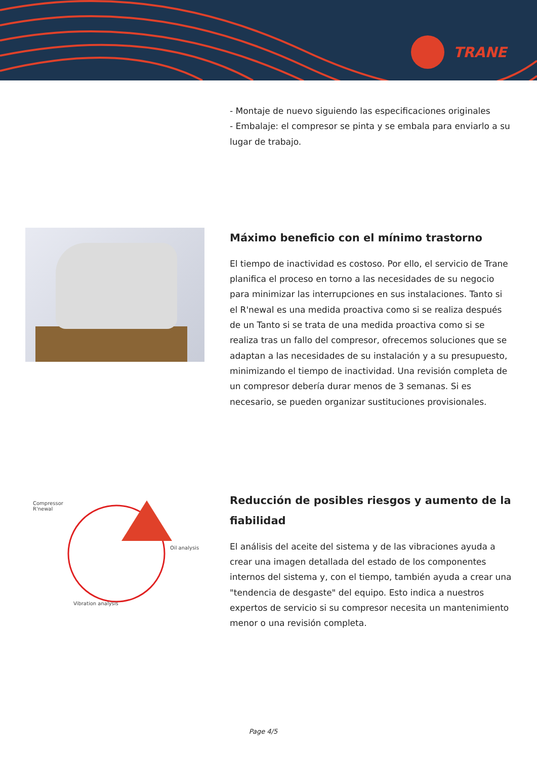TRANE
- Montaje de nuevo siguiendo las especificaciones originales
- Embalaje: el compresor se pinta y se embala para enviarlo a su lugar de trabajo.
Máximo beneficio con el mínimo trastorno
El tiempo de inactividad es costoso. Por ello, el servicio de Trane planifica el proceso en torno a las necesidades de su negocio para minimizar las interrupciones en sus instalaciones. Tanto si el R'newal es una medida proactiva como si se realiza después de un Tanto si se trata de una medida proactiva como si se realiza tras un fallo del compresor, ofrecemos soluciones que se adaptan a las necesidades de su instalación y a su presupuesto, minimizando el tiempo de inactividad. Una revisión completa de un compresor debería durar menos de 3 semanas. Si es necesario, se pueden organizar sustituciones provisionales.
Compressor
R'newal
Oil analysis
Vibration analysis
Reducción de posibles riesgos y aumento de la fiabilidad
El análisis del aceite del sistema y de las vibraciones ayuda a crear una imagen detallada del estado de los componentes internos del sistema y, con el tiempo, también ayuda a crear una "tendencia de desgaste" del equipo. Esto indica a nuestros expertos de servicio si su compresor necesita un mantenimiento menor o una revisión completa.
Page 4/5